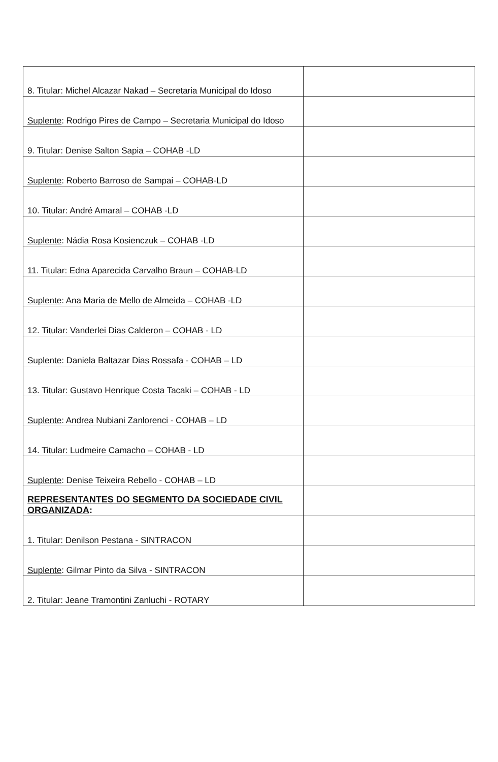| 8. Titular: Michel Alcazar Nakad – Secretaria Municipal do Idoso | |
| Suplente : Rodrigo Pires de Campo – Secretaria Municipal do Idoso | |
| 9. Titular: Denise Salton Sapia – COHAB -LD | |
| Suplente : Roberto Barroso de Sampai – COHAB-LD | |
| 10. Titular: André Amaral – COHAB -LD | |
| Suplente : Nádia Rosa Kosienczuk – COHAB -LD | |
| 11. Titular: Edna Aparecida Carvalho Braun – COHAB-LD | |
| Suplente : Ana Maria de Mello de Almeida – COHAB -LD | |
| 12. Titular: Vanderlei Dias Calderon – COHAB - LD | |
| Suplente : Daniela Baltazar Dias Rossafa - COHAB – LD | |
| 13. Titular: Gustavo Henrique Costa Tacaki – COHAB - LD | |
| Suplente : Andrea Nubiani Zanlorenci - COHAB – LD | |
| 14. Titular: Ludmeire Camacho – COHAB - LD | |
| Suplente : Denise Teixeira Rebello - COHAB – LD | |
| REPRESENTANTES DO SEGMENTO DA SOCIEDADE CIVIL ORGANIZADA : | |
| 1. Titular: Denilson Pestana - SINTRACON | |
| Suplente : Gilmar Pinto da Silva - SINTRACON | |
| 2. Titular: Jeane Tramontini Zanluchi - ROTARY | |